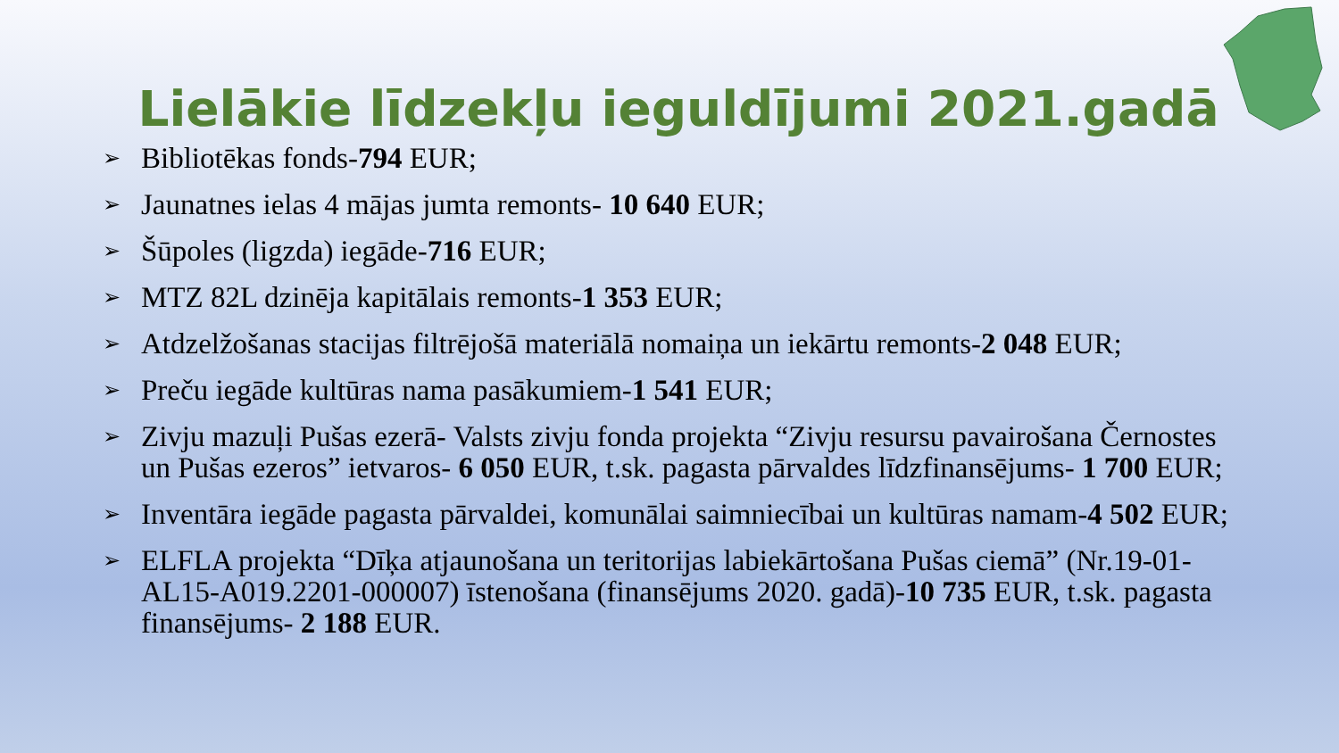Lielākie līdzekļu ieguldījumi 2021.gadā
➢ Bibliotēkas fonds-794 EUR;
➢ Jaunatnes ielas 4 mājas jumta remonts- 10 640 EUR;
➢ Šūpoles (ligzda) iegāde-716 EUR;
➢ MTZ 82L dzinēja kapitālais remonts-1 353 EUR;
➢ Atdzelžošanas stacijas filtrējošā materiālā nomaiņa un iekārtu remonts-2 048 EUR;
➢ Preču iegāde kultūras nama pasākumiem-1 541 EUR;
➢ Zivju mazuļi Pušas ezerā- Valsts zivju fonda projekta “Zivju resursu pavairošana Černostes un Pušas ezeros” ietvaros- 6 050 EUR, t.sk. pagasta pārvaldes līdzfinansējums- 1 700 EUR;
➢ Inventāra iegāde pagasta pārvaldei, komunālai saimniecībai un kultūras namam-4 502 EUR;
➢ ELFLA projekta “Dīķa atjaunošana un teritorijas labiekārtošana Pušas ciemā” (Nr.19-01-AL15-A019.2201-000007) īstenošana (finansējums 2020. gadā)-10 735 EUR, t.sk. pagasta finansējums- 2 188 EUR.